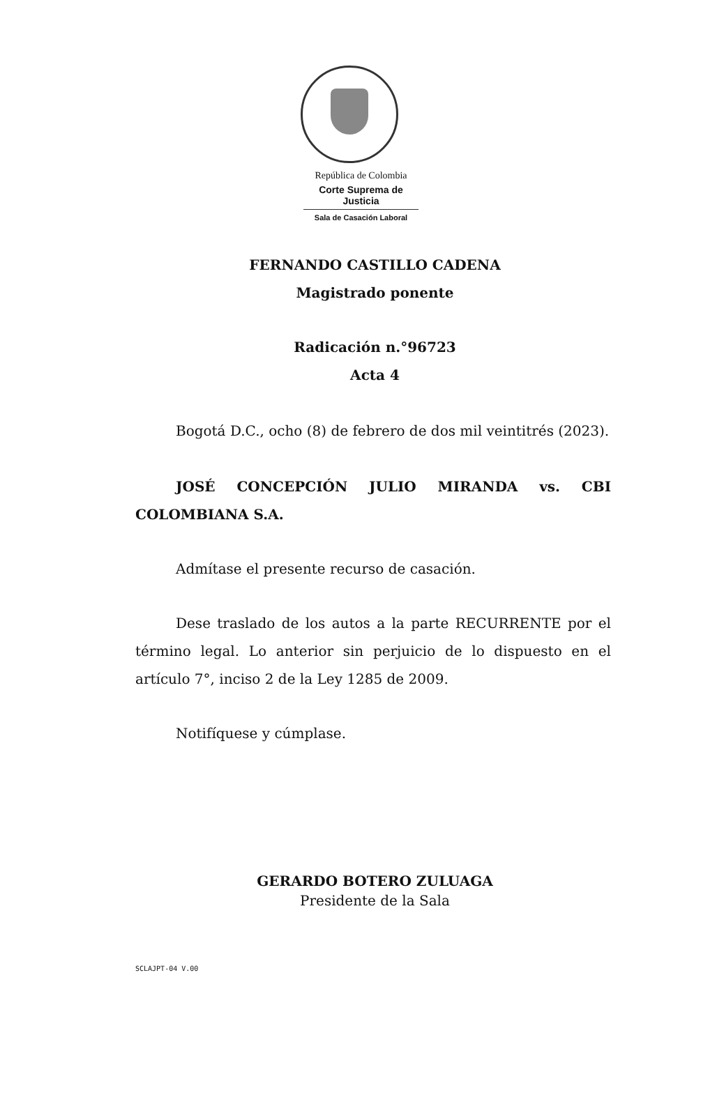República de Colombia
Corte Suprema de Justicia
Sala de Casación Laboral
FERNANDO CASTILLO CADENA
Magistrado ponente
Radicación n.°96723
Acta 4
Bogotá D.C., ocho (8) de febrero de dos mil veintitrés (2023).
JOSÉ CONCEPCIÓN JULIO MIRANDA vs. CBI COLOMBIANA S.A.
Admítase el presente recurso de casación.
Dese traslado de los autos a la parte RECURRENTE por el término legal. Lo anterior sin perjuicio de lo dispuesto en el artículo 7°, inciso 2 de la Ley 1285 de 2009.
Notifíquese y cúmplase.
GERARDO BOTERO ZULUAGA
Presidente de la Sala
SCLAJPT-04 V.00